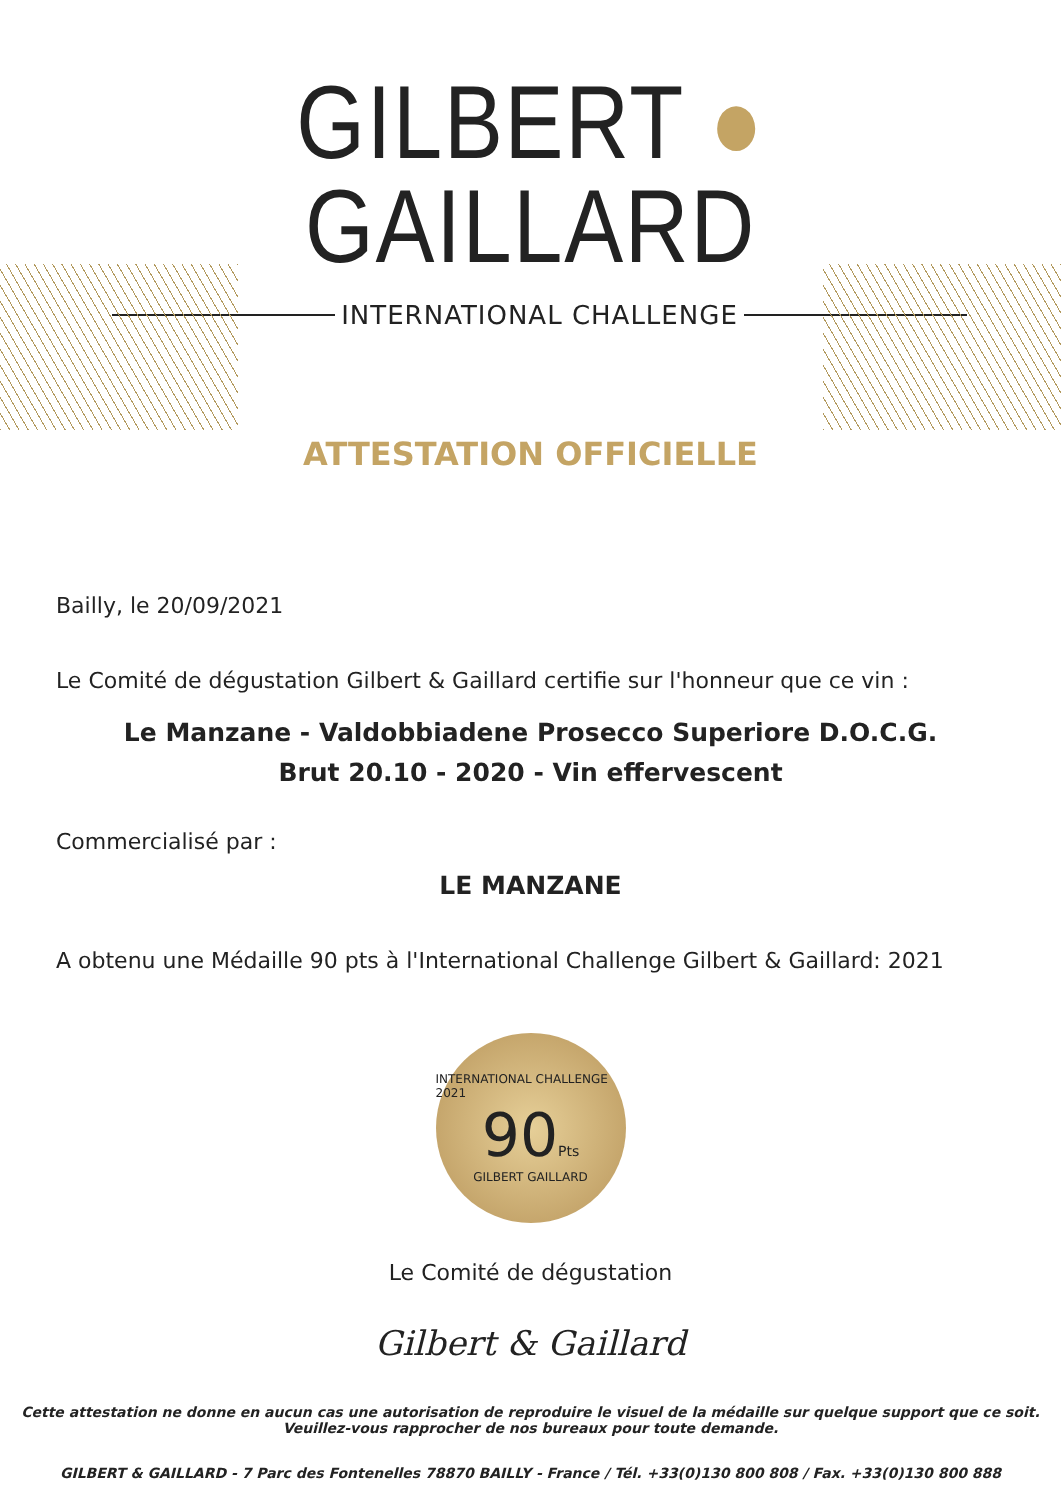GILBERT ● GAILLARD
INTERNATIONAL CHALLENGE
ATTESTATION OFFICIELLE
Bailly, le 20/09/2021
Le Comité de dégustation Gilbert & Gaillard certifie sur l'honneur que ce vin :
Le Manzane - Valdobbiadene Prosecco Superiore D.O.C.G.
Brut 20.10 - 2020 - Vin effervescent
Commercialisé par :
LE MANZANE
A obtenu une Médaille 90 pts à l'International Challenge Gilbert & Gaillard: 2021
INTERNATIONAL CHALLENGE 2021
90Pts
GILBERT GAILLARD
Le Comité de dégustation
Gilbert & Gaillard
Cette attestation ne donne en aucun cas une autorisation de reproduire le visuel de la médaille sur quelque support que ce soit.
Veuillez-vous rapprocher de nos bureaux pour toute demande.
GILBERT & GAILLARD - 7 Parc des Fontenelles 78870 BAILLY - France / Tél. +33(0)130 800 808 / Fax. +33(0)130 800 888